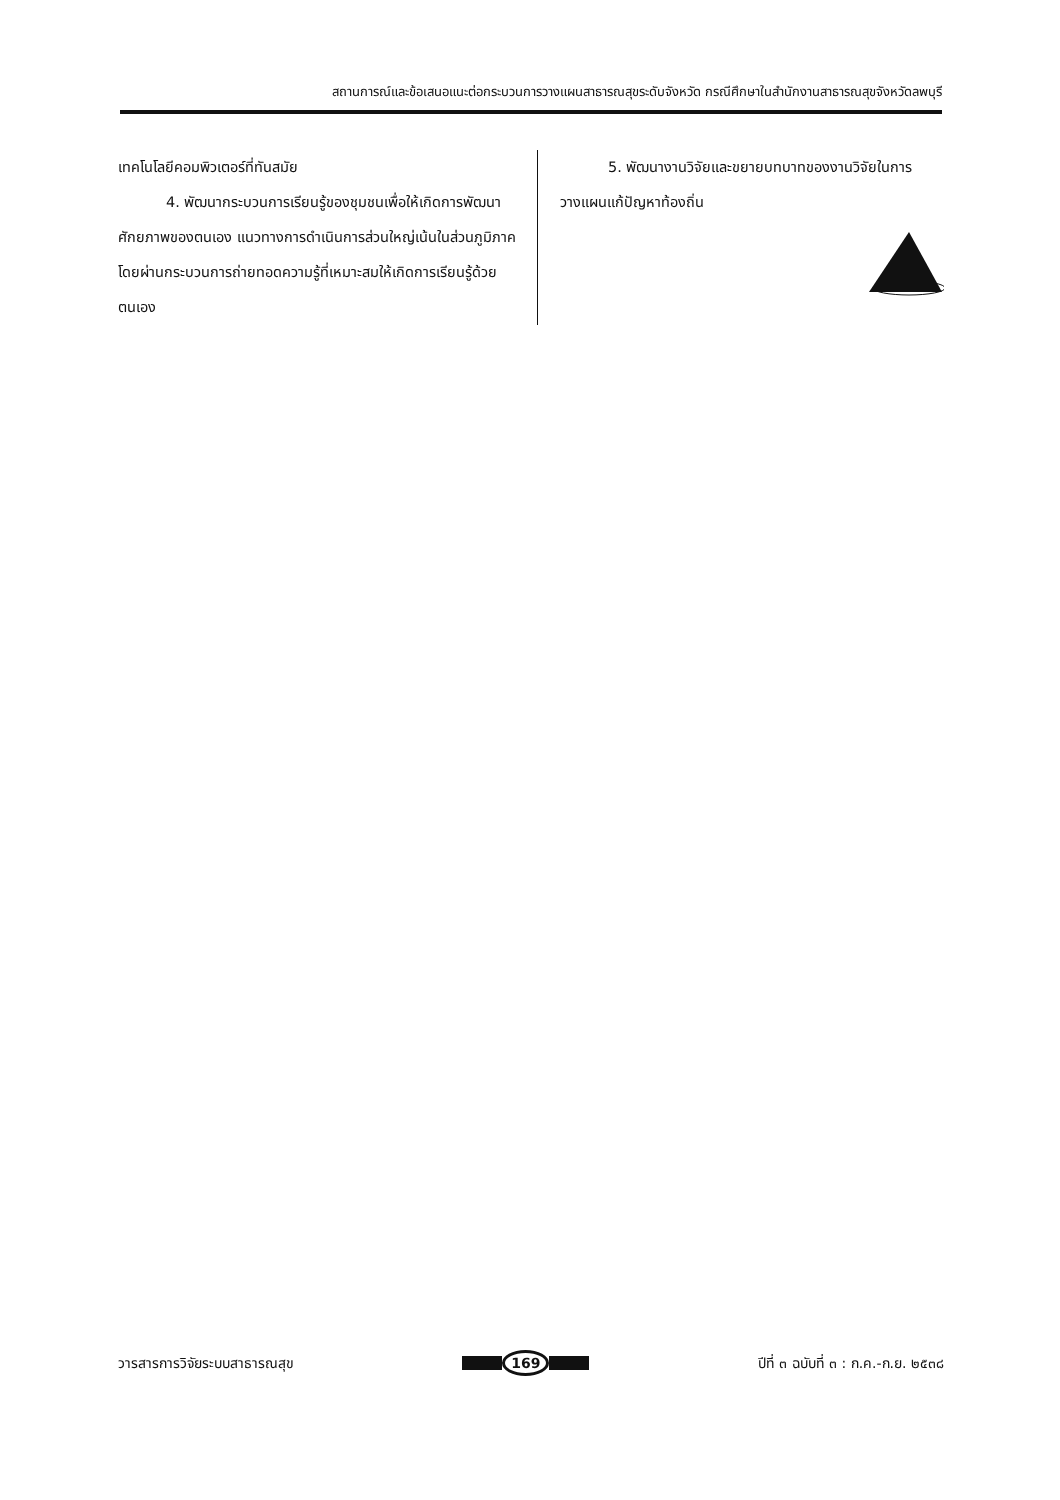สถานการณ์และข้อเสนอแนะต่อกระบวนการวางแผนสาธารณสุขระดับจังหวัด กรณีศึกษาในสำนักงานสาธารณสุขจังหวัดลพบุรี
เทคโนโลยีคอมพิวเตอร์ที่ทันสมัย
4. พัฒนากระบวนการเรียนรู้ของชุมชนเพื่อให้เกิดการพัฒนาศักยภาพของตนเอง แนวทางการดำเนินการส่วนใหญ่เน้นในส่วนภูมิภาคโดยผ่านกระบวนการถ่ายทอดความรู้ที่เหมาะสมให้เกิดการเรียนรู้ด้วยตนเอง
5. พัฒนางานวิจัยและขยายบทบาทของงานวิจัยในการวางแผนแก้ปัญหาท้องถิ่น
วารสารการวิจัยระบบสาธารณสุข 169 ปีที่ ๓ ฉบับที่ ๓ : ก.ค.-ก.ย. ๒๕๓๘